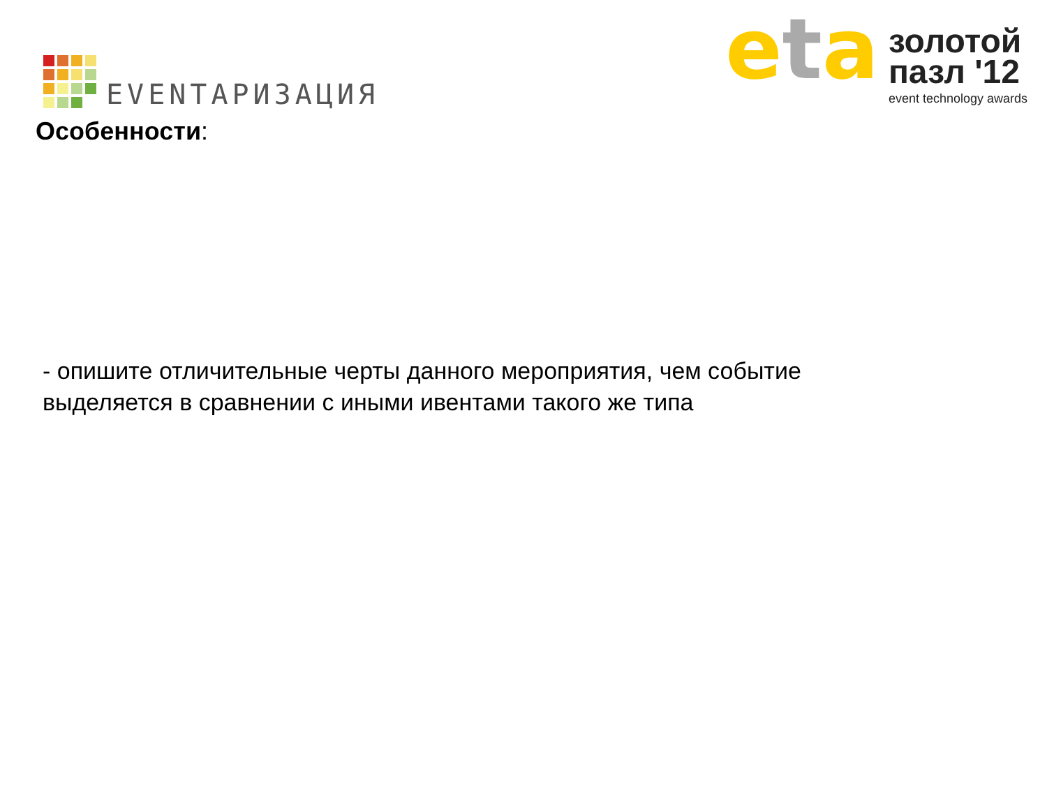EVENTАРИЗАЦИЯ
eta
золотой
пазл '12
event technology awards
Особенности:
- опишите отличительные черты данного мероприятия, чем событие выделяется в сравнении с иными ивентами такого же типа